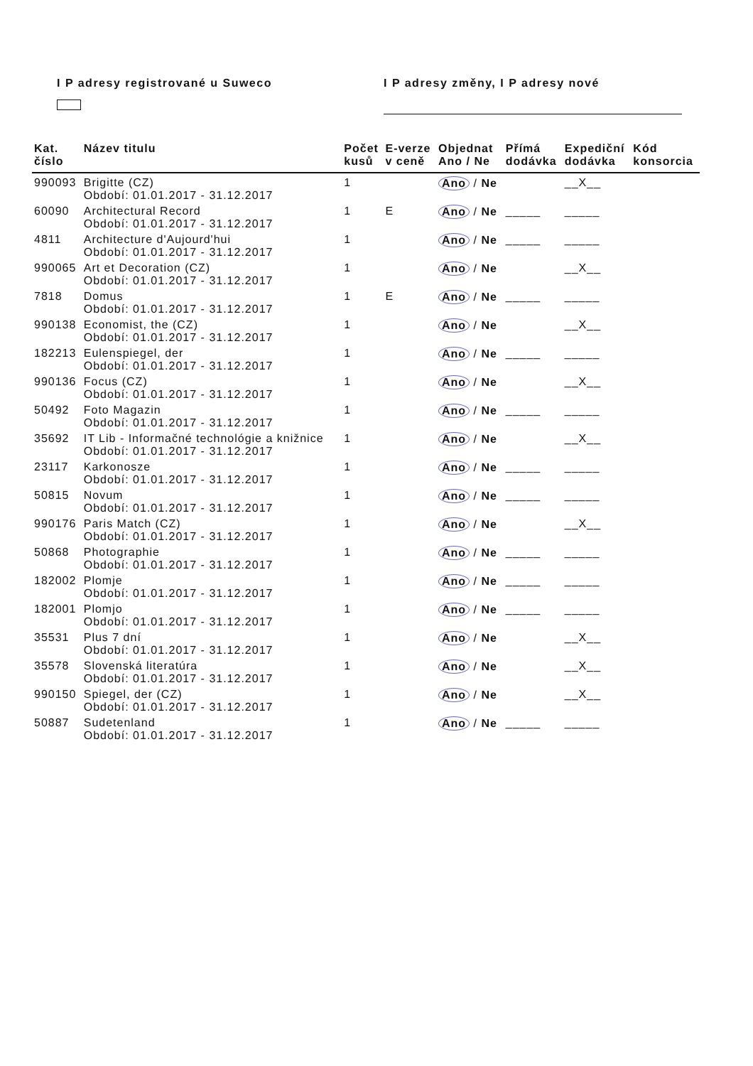I P adresy registrované u Suweco
I P adresy změny, I P adresy nové
| Kat. číslo | Název titulu | Počet kusů | E-verze v ceně | Objednat Ano / Ne | Přímá dodávka | Expediční dodávka | Kód konsorcia |
| --- | --- | --- | --- | --- | --- | --- | --- |
| 990093 | Brigitte (CZ) Období: 01.01.2017 - 31.12.2017 | 1 | | Ano / Ne | | __X__ | |
| 60090 | Architectural Record Období: 01.01.2017 - 31.12.2017 | 1 | E | Ano / Ne | _____ | _____ | |
| 4811 | Architecture d'Aujourd'hui Období: 01.01.2017 - 31.12.2017 | 1 | | Ano / Ne | _____ | _____ | |
| 990065 | Art et Decoration (CZ) Období: 01.01.2017 - 31.12.2017 | 1 | | Ano / Ne | | __X__ | |
| 7818 | Domus Období: 01.01.2017 - 31.12.2017 | 1 | E | Ano / Ne | _____ | _____ | |
| 990138 | Economist, the (CZ) Období: 01.01.2017 - 31.12.2017 | 1 | | Ano / Ne | | __X__ | |
| 182213 | Eulenspiegel, der Období: 01.01.2017 - 31.12.2017 | 1 | | Ano / Ne | _____ | _____ | |
| 990136 | Focus (CZ) Období: 01.01.2017 - 31.12.2017 | 1 | | Ano / Ne | | __X__ | |
| 50492 | Foto Magazin Období: 01.01.2017 - 31.12.2017 | 1 | | Ano / Ne | _____ | _____ | |
| 35692 | IT Lib - Informačné technológie a knižnice Období: 01.01.2017 - 31.12.2017 | 1 | | Ano / Ne | | __X__ | |
| 23117 | Karkonosze Období: 01.01.2017 - 31.12.2017 | 1 | | Ano / Ne | _____ | _____ | |
| 50815 | Novum Období: 01.01.2017 - 31.12.2017 | 1 | | Ano / Ne | _____ | _____ | |
| 990176 | Paris Match (CZ) Období: 01.01.2017 - 31.12.2017 | 1 | | Ano / Ne | | __X__ | |
| 50868 | Photographie Období: 01.01.2017 - 31.12.2017 | 1 | | Ano / Ne | _____ | _____ | |
| 182002 | Plomje Období: 01.01.2017 - 31.12.2017 | 1 | | Ano / Ne | _____ | _____ | |
| 182001 | Plomjo Období: 01.01.2017 - 31.12.2017 | 1 | | Ano / Ne | _____ | _____ | |
| 35531 | Plus 7 dní Období: 01.01.2017 - 31.12.2017 | 1 | | Ano / Ne | | __X__ | |
| 35578 | Slovenská literatúra Období: 01.01.2017 - 31.12.2017 | 1 | | Ano / Ne | | __X__ | |
| 990150 | Spiegel, der (CZ) Období: 01.01.2017 - 31.12.2017 | 1 | | Ano / Ne | | __X__ | |
| 50887 | Sudetenland Období: 01.01.2017 - 31.12.2017 | 1 | | Ano / Ne | _____ | _____ | |